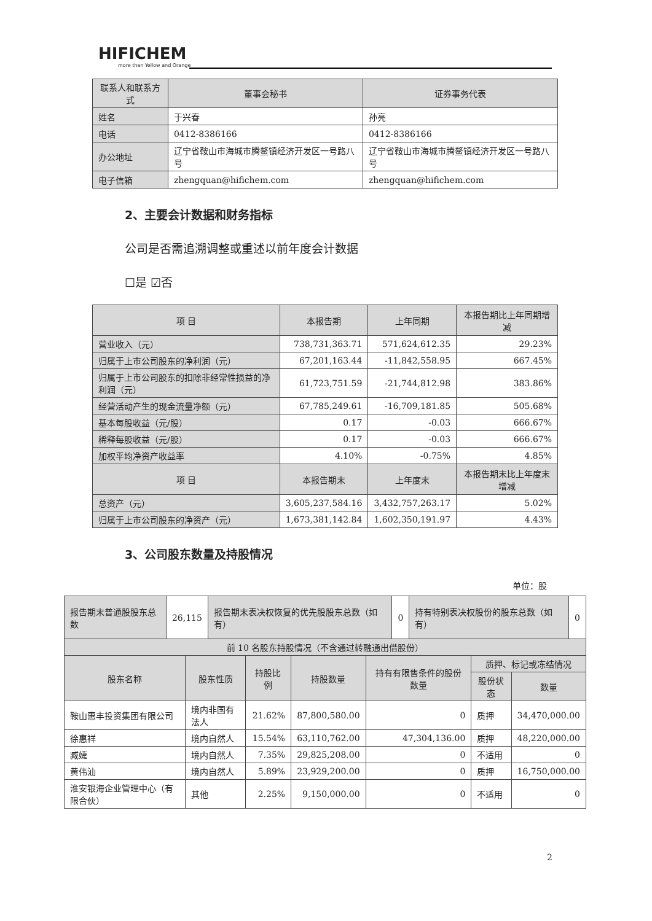HIFICHEM
more than Yellow and Orange
| 联系人和联系方式 | 董事会秘书 | 证券事务代表 |
| --- | --- | --- |
| 姓名 | 于兴春 | 孙亮 |
| 电话 | 0412-8386166 | 0412-8386166 |
| 办公地址 | 辽宁省鞍山市海城市腾鳌镇经济开发区一号路八号 | 辽宁省鞍山市海城市腾鳌镇经济开发区一号路八号 |
| 电子信箱 | zhengquan@hifichem.com | zhengquan@hifichem.com |
2、主要会计数据和财务指标
公司是否需追溯调整或重述以前年度会计数据
☐是 ☑否
| 项 目 | 本报告期 | 上年同期 | 本报告期比上年同期增减 |
| --- | --- | --- | --- |
| 营业收入（元） | 738,731,363.71 | 571,624,612.35 | 29.23% |
| 归属于上市公司股东的净利润（元） | 67,201,163.44 | -11,842,558.95 | 667.45% |
| 归属于上市公司股东的扣除非经常性损益的净利润（元） | 61,723,751.59 | -21,744,812.98 | 383.86% |
| 经营活动产生的现金流量净额（元） | 67,785,249.61 | -16,709,181.85 | 505.68% |
| 基本每股收益（元/股） | 0.17 | -0.03 | 666.67% |
| 稀释每股收益（元/股） | 0.17 | -0.03 | 666.67% |
| 加权平均净资产收益率 | 4.10% | -0.75% | 4.85% |
| 项 目 | 本报告期末 | 上年度末 | 本报告期末比上年度末增减 |
| 总资产（元） | 3,605,237,584.16 | 3,432,757,263.17 | 5.02% |
| 归属于上市公司股东的净资产（元） | 1,673,381,142.84 | 1,602,350,191.97 | 4.43% |
3、公司股东数量及持股情况
单位：股
| 报告期末普通股股东总数 | 26,115 | 报告期末表决权恢复的优先股股东总数（如有） | 0 | 持有特别表决权股份的股东总数（如有） | 0 |
| 前 10 名股东持股情况（不含通过转融通出借股份） | | | | | |
| 股东名称 | 股东性质 | 持股比例 | 持股数量 | 持有有限售条件的股份数量 | 质押、标记或冻结情况 | |
| --- | --- | --- | --- | --- | --- | --- |
| | | | | | 股份状态 | 数量 |
| 鞍山惠丰投资集团有限公司 | 境内非国有法人 | 21.62% | 87,800,580.00 | 0 | 质押 | 34,470,000.00 |
| 徐惠祥 | 境内自然人 | 15.54% | 63,110,762.00 | 47,304,136.00 | 质押 | 48,220,000.00 |
| 臧婕 | 境内自然人 | 7.35% | 29,825,208.00 | 0 | 不适用 | 0 |
| 黄伟汕 | 境内自然人 | 5.89% | 23,929,200.00 | 0 | 质押 | 16,750,000.00 |
| 淮安银海企业管理中心（有限合伙） | 其他 | 2.25% | 9,150,000.00 | 0 | 不适用 | 0 |
2